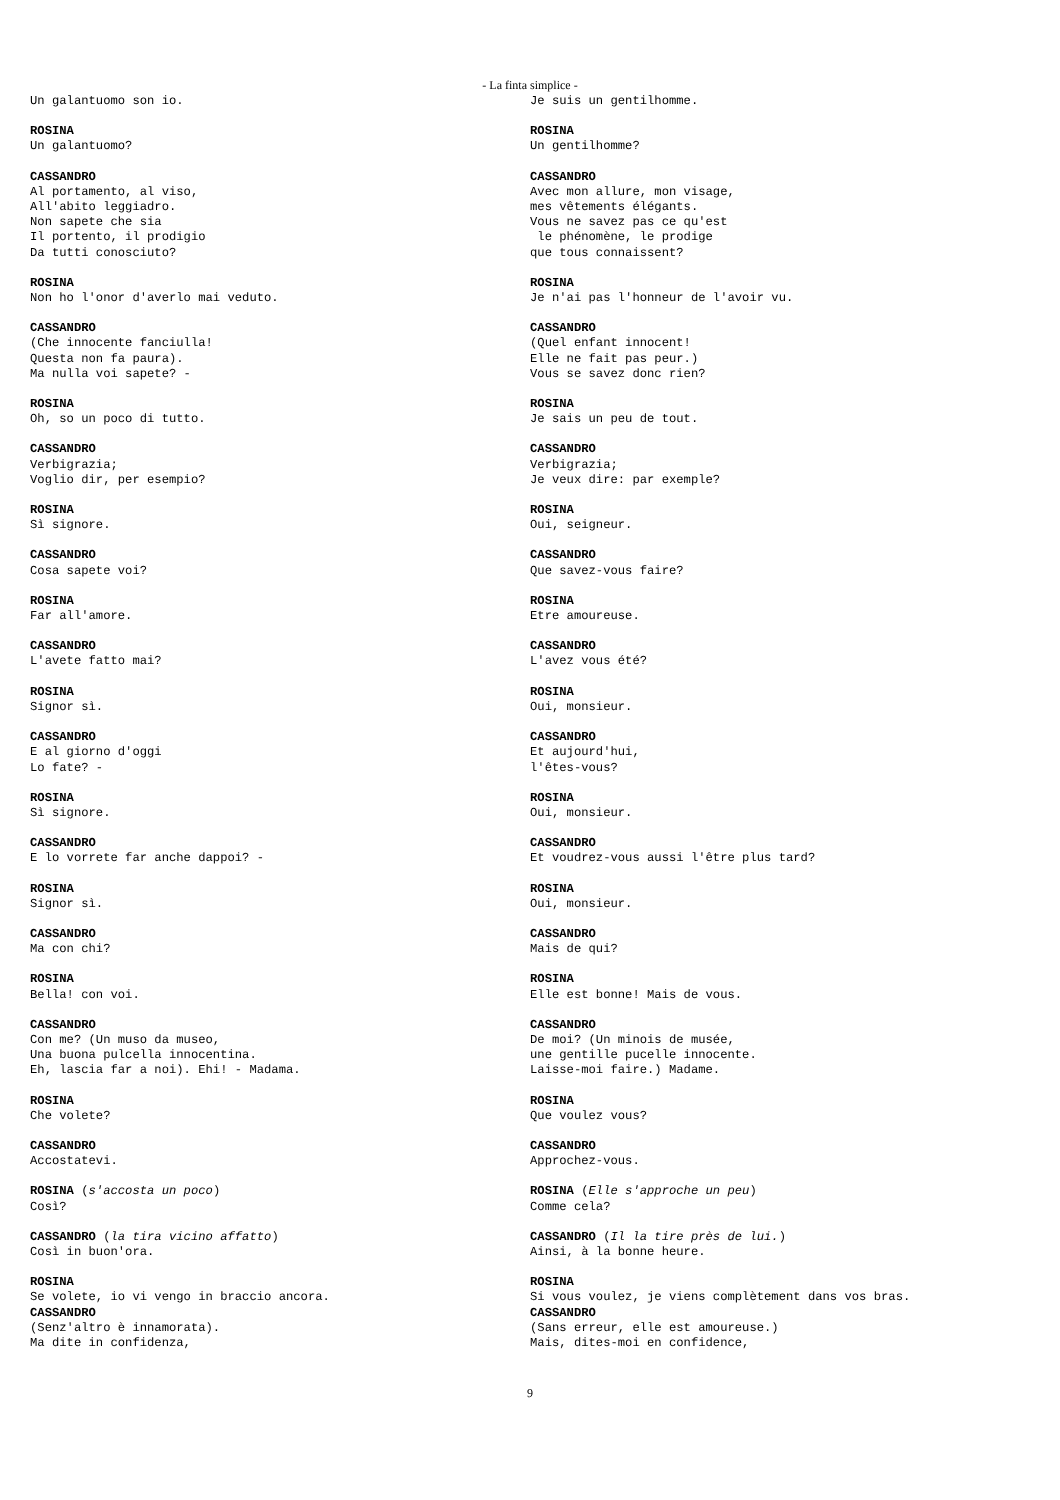- La finta simplice -
Un galantuomo son io.
ROSINA Un galantuomo?
CASSANDRO Al portamento, al viso, All'abito leggiadro. Non sapete che sia Il portento, il prodigio Da tutti conosciuto?
ROSINA Non ho l'onor d'averlo mai veduto.
CASSANDRO (Che innocente fanciulla! Questa non fa paura). Ma nulla voi sapete? -
ROSINA Oh, so un poco di tutto.
CASSANDRO Verbigrazia; Voglio dir, per esempio?
ROSINA Sì signore.
CASSANDRO Cosa sapete voi?
ROSINA Far all'amore.
CASSANDRO L'avete fatto mai?
ROSINA Signor sì.
CASSANDRO E al giorno d'oggi Lo fate? -
ROSINA Sì signore.
CASSANDRO E lo vorrete far anche dappoi? -
ROSINA Signor sì.
CASSANDRO Ma con chi?
ROSINA Bella! con voi.
CASSANDRO Con me? (Un muso da museo, Una buona pulcella innocentina. Eh, lascia far a noi). Ehi! - Madama.
ROSINA Che volete?
CASSANDRO Accostatevi.
ROSINA (s'accosta un poco) Così?
CASSANDRO (la tira vicino affatto) Così in buon'ora.
ROSINA Se volete, io vi vengo in braccio ancora.
CASSANDRO (Senz'altro è innamorata). Ma dite in confidenza,
Je suis un gentilhomme.
ROSINA Un gentilhomme?
CASSANDRO Avec mon allure, mon visage, mes vêtements élégants. Vous ne savez pas ce qu'est le phénomène, le prodige que tous connaissent?
ROSINA Je n'ai pas l'honneur de l'avoir vu.
CASSANDRO (Quel enfant innocent! Elle ne fait pas peur.) Vous se savez donc rien?
ROSINA Je sais un peu de tout.
CASSANDRO Verbigrazia; Je veux dire: par exemple?
ROSINA Oui, seigneur.
CASSANDRO Que savez-vous faire?
ROSINA Etre amoureuse.
CASSANDRO L'avez vous été?
ROSINA Oui, monsieur.
CASSANDRO Et aujourd'hui, l'êtes-vous?
ROSINA Oui, monsieur.
CASSANDRO Et voudrez-vous aussi l'être plus tard?
ROSINA Oui, monsieur.
CASSANDRO Mais de qui?
ROSINA Elle est bonne! Mais de vous.
CASSANDRO De moi? (Un minois de musée, une gentille pucelle innocente. Laisse-moi faire.) Madame.
ROSINA Que voulez vous?
CASSANDRO Approchez-vous.
ROSINA (Elle s'approche un peu) Comme cela?
CASSANDRO (Il la tire près de lui.) Ainsi, à la bonne heure.
ROSINA Si vous voulez, je viens complètement dans vos bras.
CASSANDRO (Sans erreur, elle est amoureuse.) Mais, dites-moi en confidence,
9